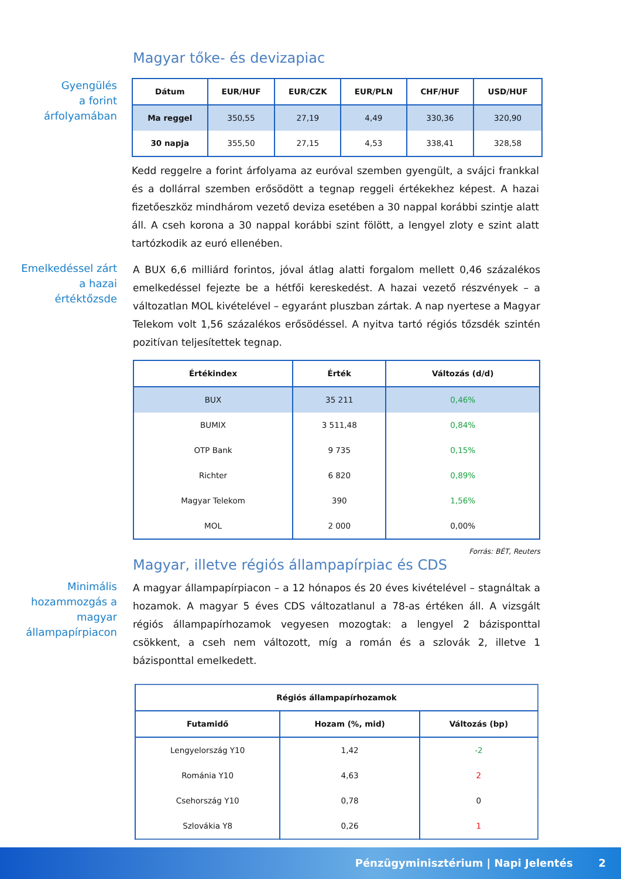Magyar tőke- és devizapiac
Gyengülés
a forint
árfolyamában
| Dátum | EUR/HUF | EUR/CZK | EUR/PLN | CHF/HUF | USD/HUF |
| --- | --- | --- | --- | --- | --- |
| Ma reggel | 350,55 | 27,19 | 4,49 | 330,36 | 320,90 |
| 30 napja | 355,50 | 27,15 | 4,53 | 338,41 | 328,58 |
Kedd reggelre a forint árfolyama az euróval szemben gyengült, a svájci frankkal és a dollárral szemben erősödött a tegnap reggeli értékekhez képest. A hazai fizetőeszköz mindhárom vezető deviza esetében a 30 nappal korábbi szintje alatt áll. A cseh korona a 30 nappal korábbi szint fölött, a lengyel zloty e szint alatt tartózkodik az euró ellenében.
Emelkedéssel zárt
a hazai
értéktőzsde
A BUX 6,6 milliárd forintos, jóval átlag alatti forgalom mellett 0,46 százalékos emelkedéssel fejezte be a hétfői kereskedést. A hazai vezető részvények – a változatlan MOL kivételével – egyaránt pluszban zártak. A nap nyertese a Magyar Telekom volt 1,56 százalékos erősödéssel. A nyitva tartó régiós tőzsdék szintén pozitívan teljesítettek tegnap.
| Értékindex | Érték | Változás (d/d) |
| --- | --- | --- |
| BUX | 35 211 | 0,46% |
| BUMIX | 3 511,48 | 0,84% |
| OTP Bank | 9 735 | 0,15% |
| Richter | 6 820 | 0,89% |
| Magyar Telekom | 390 | 1,56% |
| MOL | 2 000 | 0,00% |
Forrás: BÉT, Reuters
Magyar, illetve régiós állampapírpiac és CDS
Minimális
hozammozgás a
magyar
állampapírpiacon
A magyar állampapírpiacon – a 12 hónapos és 20 éves kivételével – stagnáltak a hozamok. A magyar 5 éves CDS változatlanul a 78-as értéken áll. A vizsgált régiós állampapírhozamok vegyesen mozogtak: a lengyel 2 bázisponttal csökkent, a cseh nem változott, míg a román és a szlovák 2, illetve 1 bázisponttal emelkedett.
| Régiós állampapírhozamok | | |
| --- | --- | --- |
| Futamidő | Hozam (%, mid) | Változás (bp) |
| Lengyelország Y10 | 1,42 | -2 |
| Románia Y10 | 4,63 | 2 |
| Csehország Y10 | 0,78 | 0 |
| Szlovákia Y8 | 0,26 | 1 |
Pénzügyminisztérium | Napi Jelentés 2